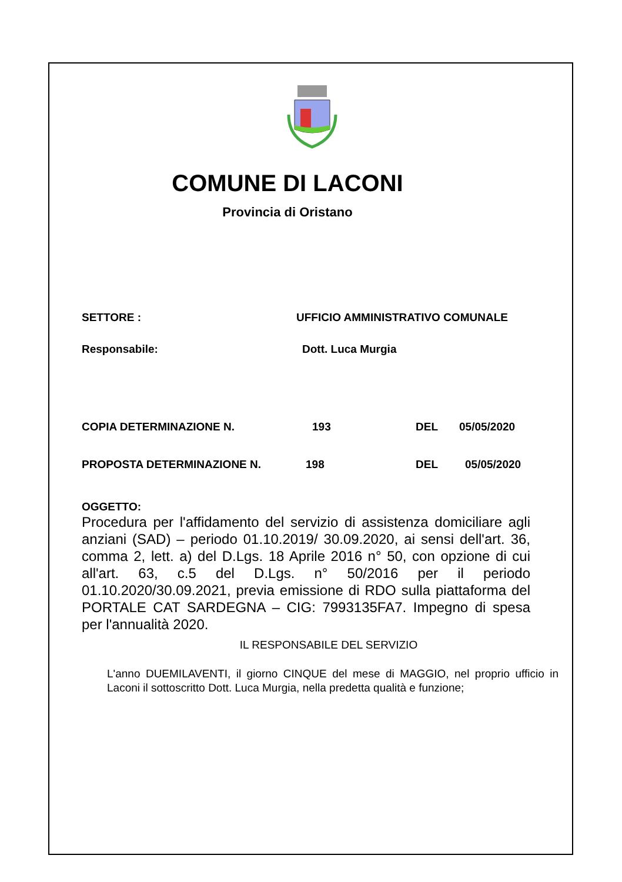COMUNE DI LACONI
Provincia di Oristano
SETTORE : UFFICIO AMMINISTRATIVO COMUNALE
Responsabile: Dott. Luca Murgia
COPIA DETERMINAZIONE N. 193 DEL 05/05/2020
PROPOSTA DETERMINAZIONE N. 198 DEL 05/05/2020
OGGETTO:
Procedura per l'affidamento del servizio di assistenza domiciliare agli anziani (SAD) – periodo 01.10.2019/ 30.09.2020, ai sensi dell'art. 36, comma 2, lett. a) del D.Lgs. 18 Aprile 2016 n° 50, con opzione di cui all'art. 63, c.5 del D.Lgs. n° 50/2016 per il periodo 01.10.2020/30.09.2021, previa emissione di RDO sulla piattaforma del PORTALE CAT SARDEGNA – CIG: 7993135FA7. Impegno di spesa per l'annualità 2020.
IL RESPONSABILE DEL SERVIZIO
L'anno DUEMILAVENTI, il giorno CINQUE del mese di MAGGIO, nel proprio ufficio in Laconi il sottoscritto Dott. Luca Murgia, nella predetta qualità e funzione;